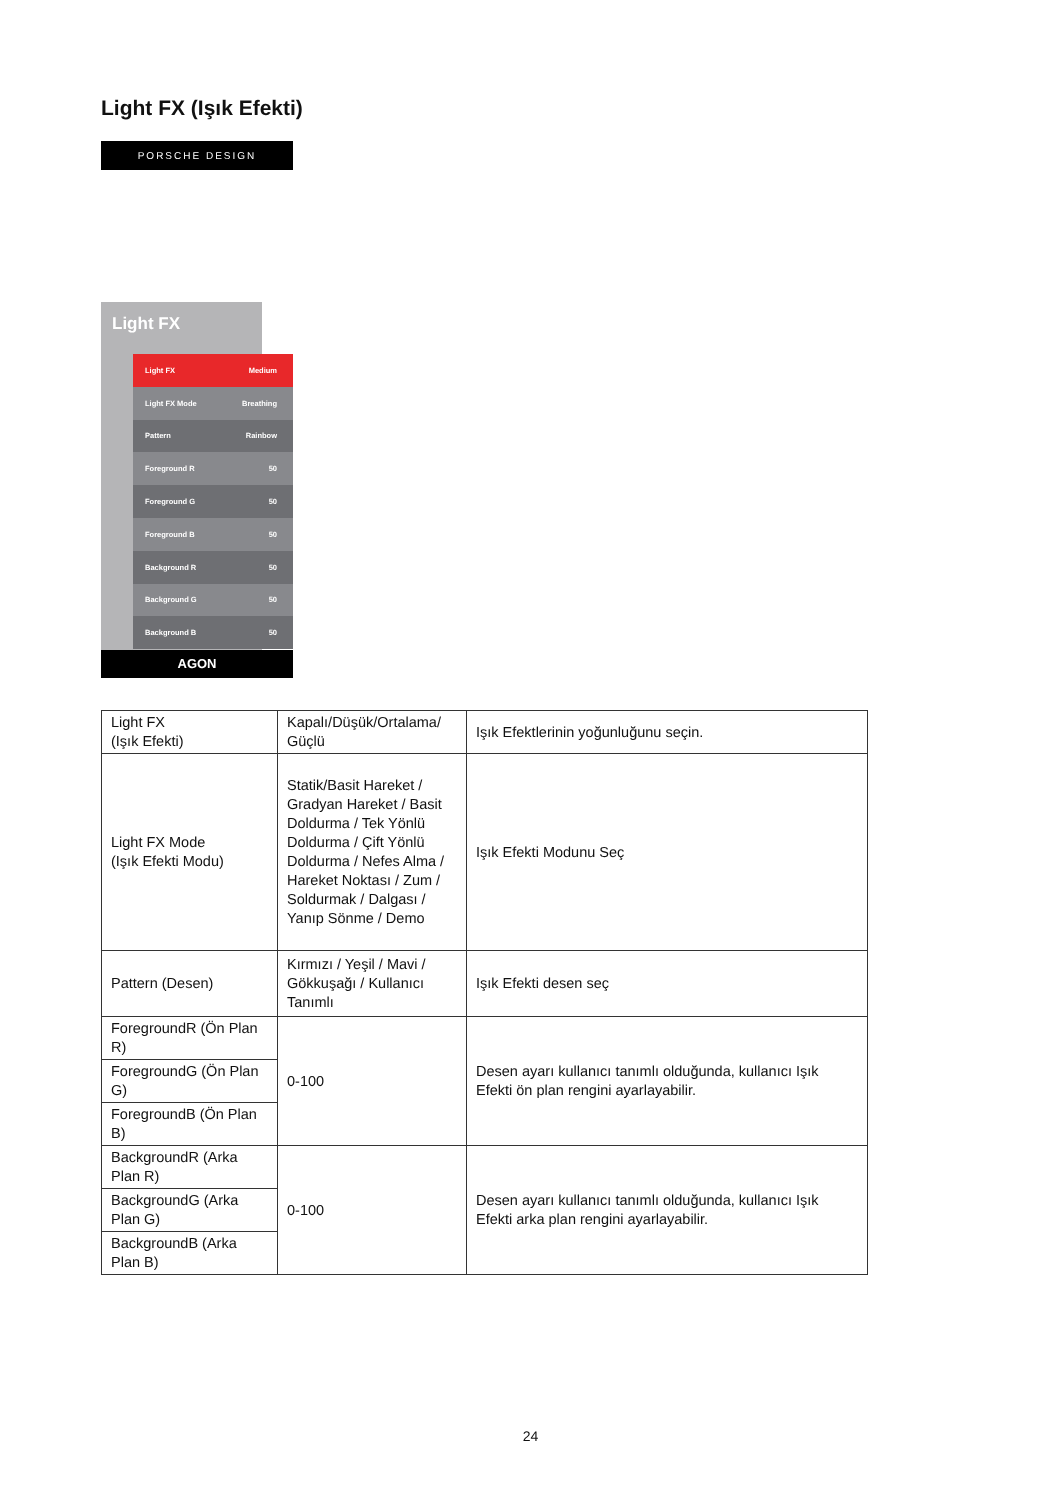Light FX (Işık Efekti)
PORSCHE DESIGN
Light FX
Light FX Medium
Light FX Mode Breathing
Pattern Rainbow
Foreground R 50
Foreground G 50
Foreground B 50
Background R 50
Background G 50
Background B 50
AGON
| Light FX (Işık Efekti) | Kapalı/Düşük/Ortalama/ Güçlü | Işık Efektlerinin yoğunluğunu seçin. |
| Light FX Mode (Işık Efekti Modu) | Statik/Basit Hareket / Gradyan Hareket / Basit Doldurma / Tek Yönlü Doldurma / Çift Yönlü Doldurma / Nefes Alma / Hareket Noktası / Zum / Soldurmak / Dalgası / Yanıp Sönme / Demo | Işık Efekti Modunu Seç |
| Pattern (Desen) | Kırmızı / Yeşil / Mavi / Gökkuşağı / Kullanıcı Tanımlı | Işık Efekti desen seç |
| ForegroundR (Ön Plan R) | 0-100 | Desen ayarı kullanıcı tanımlı olduğunda, kullanıcı Işık Efekti ön plan rengini ayarlayabilir. |
| ForegroundG (Ön Plan G) | | |
| ForegroundB (Ön Plan B) | | |
| BackgroundR (Arka Plan R) | 0-100 | Desen ayarı kullanıcı tanımlı olduğunda, kullanıcı Işık Efekti arka plan rengini ayarlayabilir. |
| BackgroundG (Arka Plan G) | | |
| BackgroundB (Arka Plan B) | | |
24